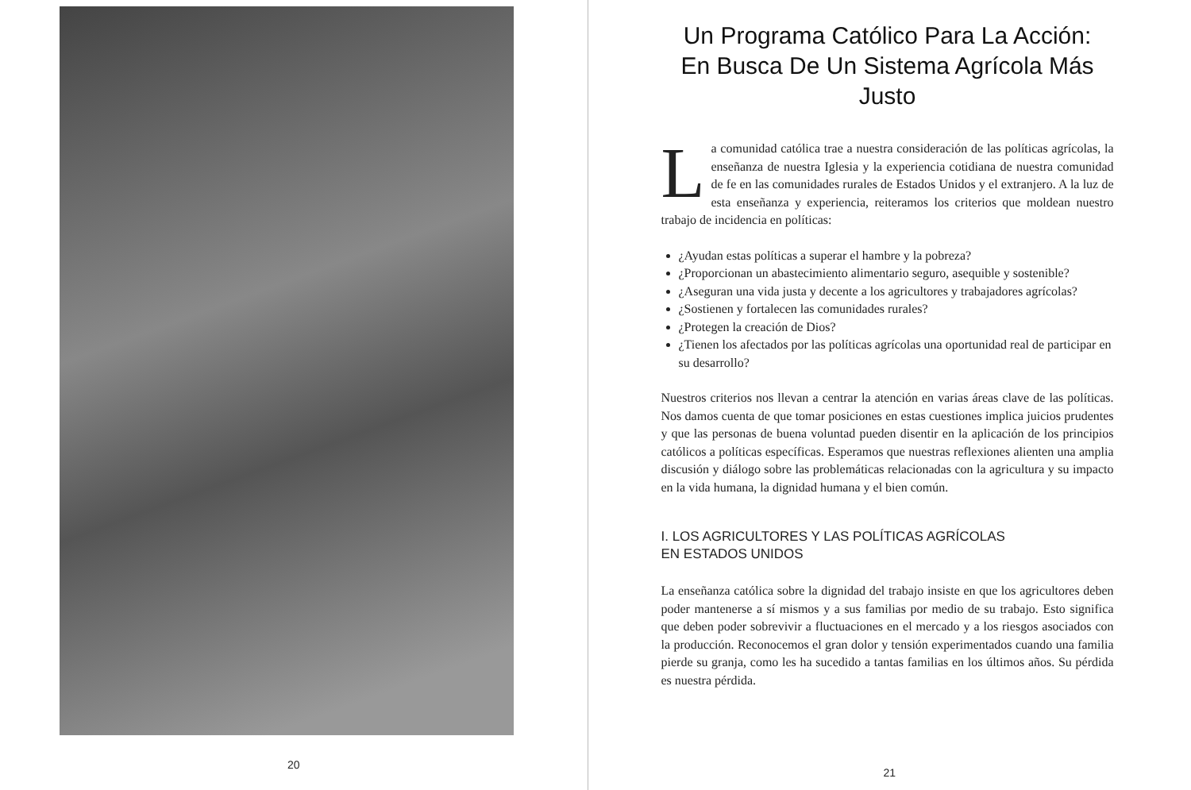20
Un Programa Católico Para La Acción:
En Busca De Un Sistema Agrícola Más Justo
La comunidad católica trae a nuestra consideración de las políticas agrícolas, la enseñanza de nuestra Iglesia y la experiencia cotidiana de nuestra comunidad de fe en las comunidades rurales de Estados Unidos y el extranjero. A la luz de esta enseñanza y experiencia, reiteramos los criterios que moldean nuestro trabajo de incidencia en políticas:
¿Ayudan estas políticas a superar el hambre y la pobreza?
¿Proporcionan un abastecimiento alimentario seguro, asequible y sostenible?
¿Aseguran una vida justa y decente a los agricultores y trabajadores agrícolas?
¿Sostienen y fortalecen las comunidades rurales?
¿Protegen la creación de Dios?
¿Tienen los afectados por las políticas agrícolas una oportunidad real de participar en su desarrollo?
Nuestros criterios nos llevan a centrar la atención en varias áreas clave de las políticas. Nos damos cuenta de que tomar posiciones en estas cuestiones implica juicios prudentes y que las personas de buena voluntad pueden disentir en la aplicación de los principios católicos a políticas específicas. Esperamos que nuestras reflexiones alienten una amplia discusión y diálogo sobre las problemáticas relacionadas con la agricultura y su impacto en la vida humana, la dignidad humana y el bien común.
I. LOS AGRICULTORES Y LAS POLÍTICAS AGRÍCOLAS
EN ESTADOS UNIDOS
La enseñanza católica sobre la dignidad del trabajo insiste en que los agricultores deben poder mantenerse a sí mismos y a sus familias por medio de su trabajo. Esto significa que deben poder sobrevivir a fluctuaciones en el mercado y a los riesgos asociados con la producción. Reconocemos el gran dolor y tensión experimentados cuando una familia pierde su granja, como les ha sucedido a tantas familias en los últimos años. Su pérdida es nuestra pérdida.
21